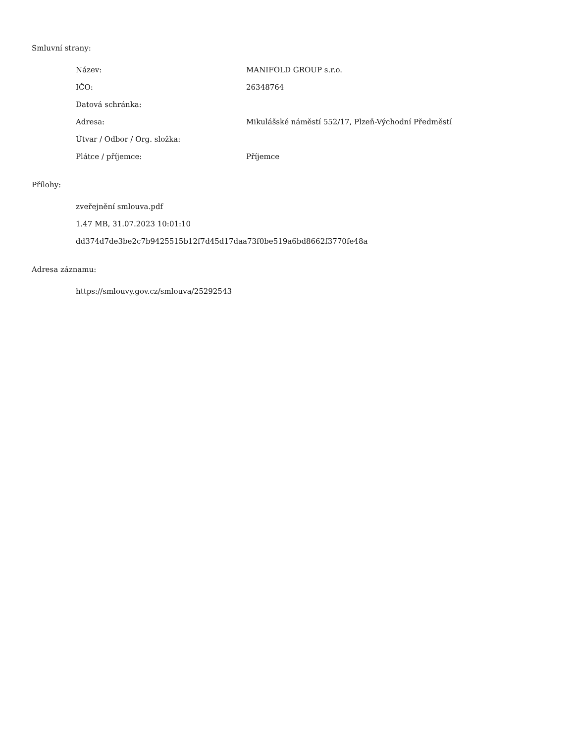Smluvní strany:
| Název: | MANIFOLD GROUP s.r.o. |
| IČO: | 26348764 |
| Datová schránka: | |
| Adresa: | Mikulášské náměstí 552/17, Plzeň-Východní Předměstí |
| Útvar / Odbor / Org. složka: | |
| Plátce / příjemce: | Příjemce |
Přílohy:
zveřejnění smlouva.pdf
1.47 MB, 31.07.2023 10:01:10
dd374d7de3be2c7b9425515b12f7d45d17daa73f0be519a6bd8662f3770fe48a
Adresa záznamu:
https://smlouvy.gov.cz/smlouva/25292543